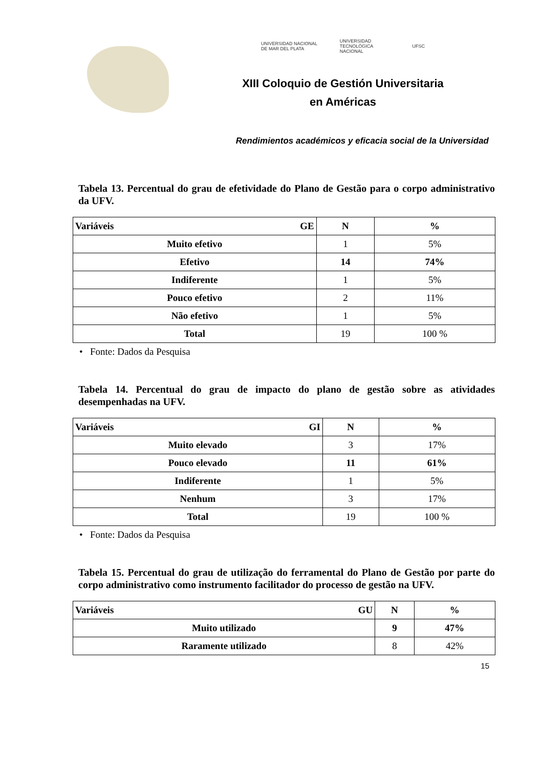UNIVERSIDAD NACIONAL DE MAR DEL PLATA UNIVERSIDAD TECNOLÓGICA NACIONAL UFSC
XIII Coloquio de Gestión Universitaria
en Américas
Rendimientos académicos y eficacia social de la Universidad
Tabela 13. Percentual do grau de efetividade do Plano de Gestão para o corpo administrativo da UFV.
| Variáveis GE | N | % |
| --- | --- | --- |
| Muito efetivo | 1 | 5% |
| Efetivo | 14 | 74% |
| Indiferente | 1 | 5% |
| Pouco efetivo | 2 | 11% |
| Não efetivo | 1 | 5% |
| Total | 19 | 100 % |
• Fonte: Dados da Pesquisa
Tabela 14. Percentual do grau de impacto do plano de gestão sobre as atividades desempenhadas na UFV.
| Variáveis GI | N | % |
| --- | --- | --- |
| Muito elevado | 3 | 17% |
| Pouco elevado | 11 | 61% |
| Indiferente | 1 | 5% |
| Nenhum | 3 | 17% |
| Total | 19 | 100 % |
• Fonte: Dados da Pesquisa
Tabela 15. Percentual do grau de utilização do ferramental do Plano de Gestão por parte do corpo administrativo como instrumento facilitador do processo de gestão na UFV.
| Variáveis GU | N | % |
| --- | --- | --- |
| Muito utilizado | 9 | 47% |
| Raramente utilizado | 8 | 42% |
15